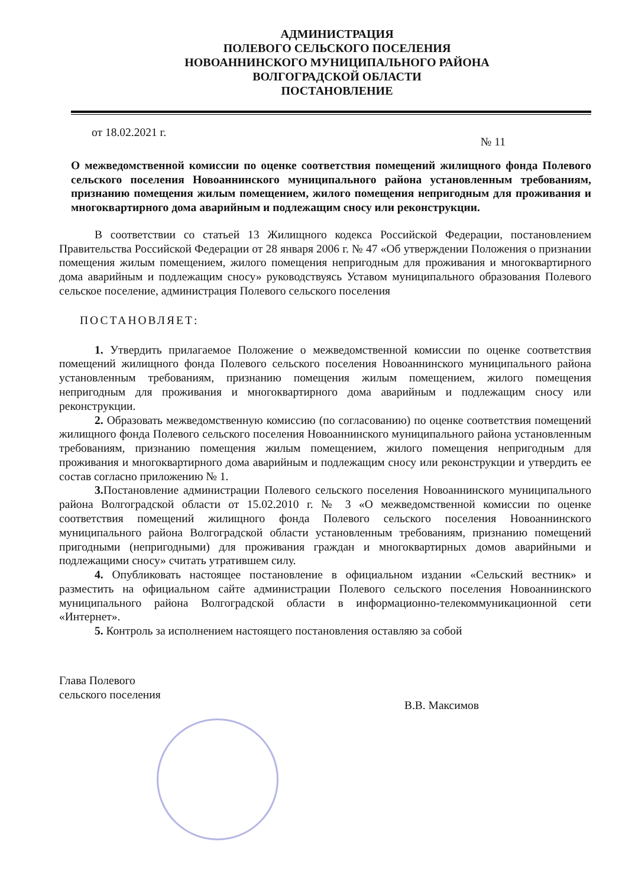АДМИНИСТРАЦИЯ
ПОЛЕВОГО СЕЛЬСКОГО ПОСЕЛЕНИЯ
НОВОАННИНСКОГО МУНИЦИПАЛЬНОГО РАЙОНА
ВОЛГОГРАДСКОЙ ОБЛАСТИ
ПОСТАНОВЛЕНИЕ
от 18.02.2021 г. № 11
О межведомственной комиссии по оценке соответствия помещений жилищного фонда Полевого сельского поселения Новоаннинского муниципального района установленным требованиям, признанию помещения жилым помещением, жилого помещения непригодным для проживания и многоквартирного дома аварийным и подлежащим сносу или реконструкции.
В соответствии со статьей 13 Жилищного кодекса Российской Федерации, постановлением Правительства Российской Федерации от 28 января 2006 г. № 47 «Об утверждении Положения о признании помещения жилым помещением, жилого помещения непригодным для проживания и многоквартирного дома аварийным и подлежащим сносу» руководствуясь Уставом муниципального образования Полевого сельское поселение, администрация Полевого сельского поселения
ПОСТАНОВЛЯЕТ:
1. Утвердить прилагаемое Положение о межведомственной комиссии по оценке соответствия помещений жилищного фонда Полевого сельского поселения Новоаннинского муниципального района установленным требованиям, признанию помещения жилым помещением, жилого помещения непригодным для проживания и многоквартирного дома аварийным и подлежащим сносу или реконструкции.
2. Образовать межведомственную комиссию (по согласованию) по оценке соответствия помещений жилищного фонда Полевого сельского поселения Новоаннинского муниципального района установленным требованиям, признанию помещения жилым помещением, жилого помещения непригодным для проживания и многоквартирного дома аварийным и подлежащим сносу или реконструкции и утвердить ее состав согласно приложению № 1.
3. Постановление администрации Полевого сельского поселения Новоаннинского муниципального района Волгоградской области от 15.02.2010 г. № 3 «О межведомственной комиссии по оценке соответствия помещений жилищного фонда Полевого сельского поселения Новоаннинского муниципального района Волгоградской области установленным требованиям, признанию помещений пригодными (непригодными) для проживания граждан и многоквартирных домов аварийными и подлежащими сносу» считать утратившем силу.
4. Опубликовать настоящее постановление в официальном издании «Сельский вестник» и разместить на официальном сайте администрации Полевого сельского поселения Новоаннинского муниципального района Волгоградской области в информационно-телекоммуникационной сети «Интернет».
5. Контроль за исполнением настоящего постановления оставляю за собой
Глава Полевого
сельского поселения
В.В. Максимов